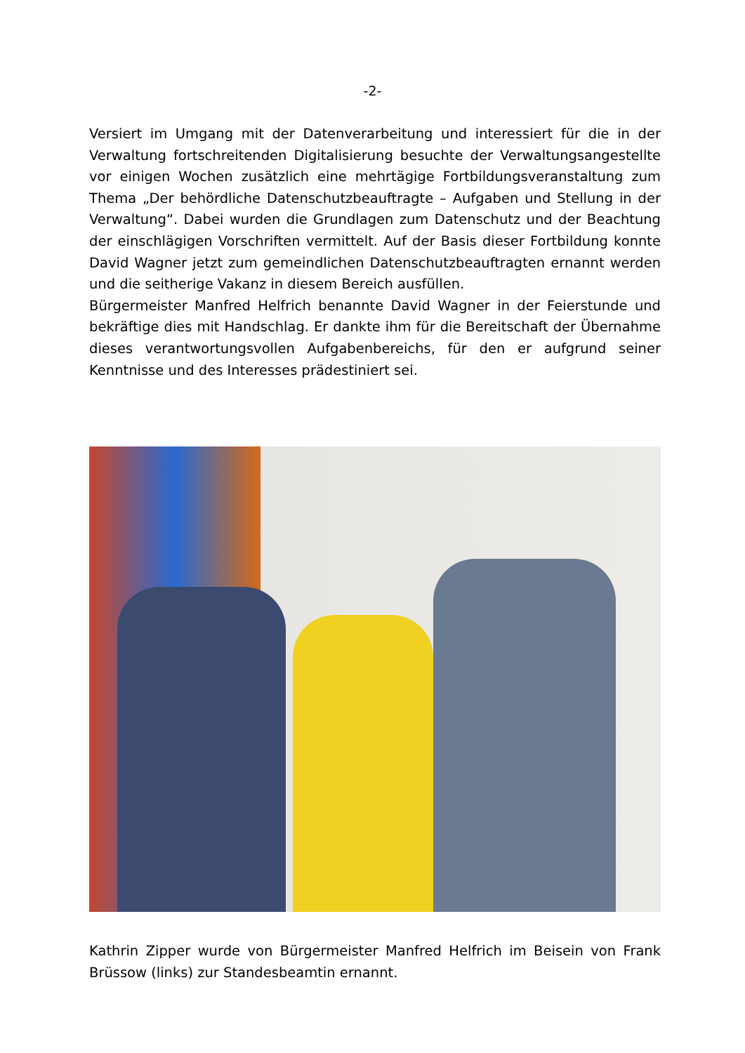-2-
Versiert im Umgang mit der Datenverarbeitung und interessiert für die in der Verwaltung fortschreitenden Digitalisierung besuchte der Verwaltungsangestellte vor einigen Wochen zusätzlich eine mehrtägige Fortbildungsveranstaltung zum Thema „Der behördliche Datenschutzbeauftragte – Aufgaben und Stellung in der Verwaltung“. Dabei wurden die Grundlagen zum Datenschutz und der Beachtung der einschlägigen Vorschriften vermittelt. Auf der Basis dieser Fortbildung konnte David Wagner jetzt zum gemeindlichen Datenschutzbeauftragten ernannt werden und die seitherige Vakanz in diesem Bereich ausfüllen.
Bürgermeister Manfred Helfrich benannte David Wagner in der Feierstunde und bekräftige dies mit Handschlag. Er dankte ihm für die Bereitschaft der Übernahme dieses verantwortungsvollen Aufgabenbereichs, für den er aufgrund seiner Kenntnisse und des Interesses prädestiniert sei.
Kathrin Zipper wurde von Bürgermeister Manfred Helfrich im Beisein von Frank Brüssow (links) zur Standesbeamtin ernannt.